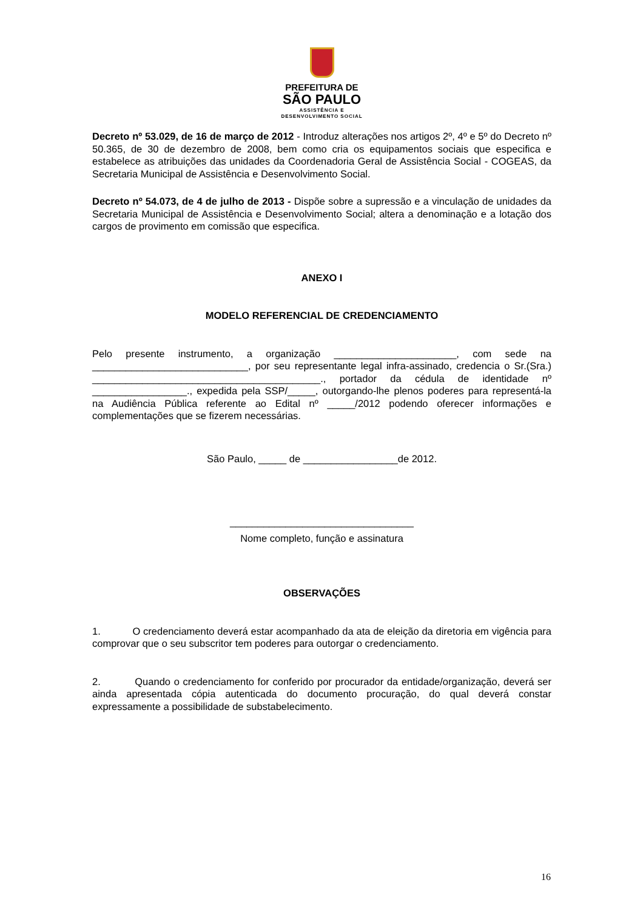PREFEITURA DE
SÃO PAULO
ASSISTÊNCIA E
DESENVOLVIMENTO SOCIAL
Decreto nº 53.029, de 16 de março de 2012 - Introduz alterações nos artigos 2º, 4º e 5º do Decreto nº 50.365, de 30 de dezembro de 2008, bem como cria os equipamentos sociais que especifica e estabelece as atribuições das unidades da Coordenadoria Geral de Assistência Social - COGEAS, da Secretaria Municipal de Assistência e Desenvolvimento Social.
Decreto nº 54.073, de 4 de julho de 2013 - Dispõe sobre a supressão e a vinculação de unidades da Secretaria Municipal de Assistência e Desenvolvimento Social; altera a denominação e a lotação dos cargos de provimento em comissão que especifica.
ANEXO I
MODELO REFERENCIAL DE CREDENCIAMENTO
Pelo presente instrumento, a organização ______________________, com sede na ____________________________, por seu representante legal infra-assinado, credencia o Sr.(Sra.) _________________________________________., portador da cédula de identidade nº _________________., expedida pela SSP/_____, outorgando-lhe plenos poderes para representá-la na Audiência Pública referente ao Edital nº _____/2012 podendo oferecer informações e complementações que se fizerem necessárias.
São Paulo, _____ de _________________de 2012.
_________________________________
Nome completo, função e assinatura
OBSERVAÇÕES
1. O credenciamento deverá estar acompanhado da ata de eleição da diretoria em vigência para comprovar que o seu subscritor tem poderes para outorgar o credenciamento.
2. Quando o credenciamento for conferido por procurador da entidade/organização, deverá ser ainda apresentada cópia autenticada do documento procuração, do qual deverá constar expressamente a possibilidade de substabelecimento.
16